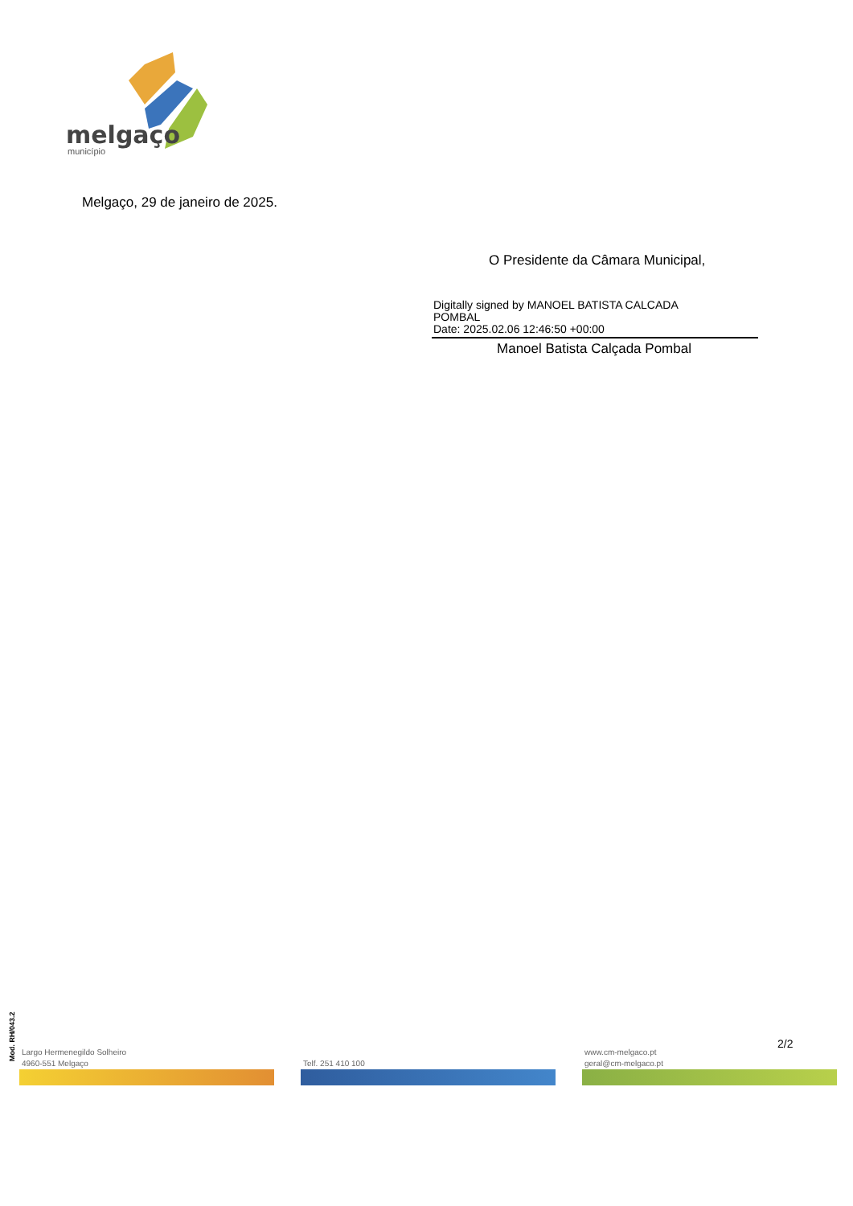melgaço
município
Melgaço, 29 de janeiro de 2025.
O Presidente da Câmara Municipal,
Digitally signed by MANOEL BATISTA CALCADA
POMBAL
Date: 2025.02.06 12:46:50 +00:00
Manoel Batista Calçada Pombal
Mod. RH/043.2
2/2
Largo Hermenegildo Solheiro
4960-551 Melgaço
Telf. 251 410 100
www.cm-melgaco.pt
geral@cm-melgaco.pt